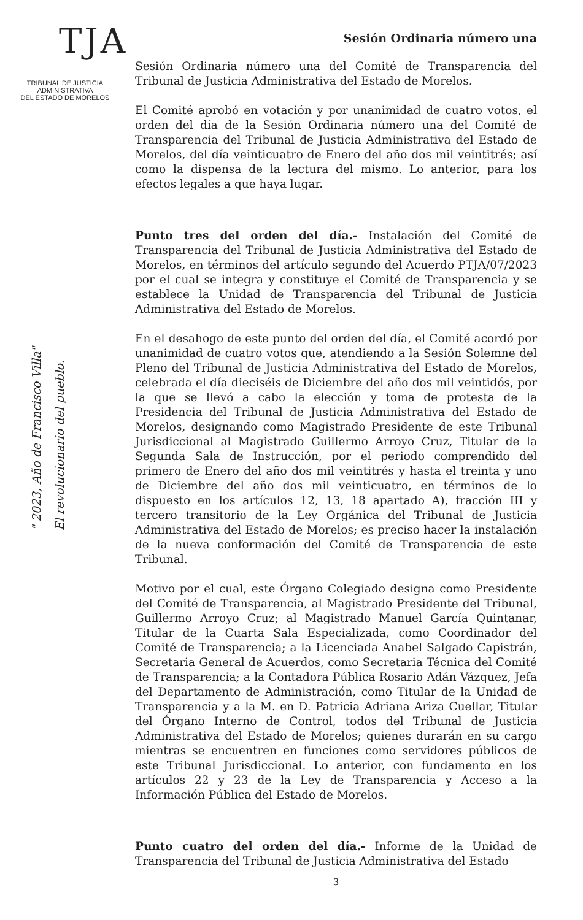TJA
TRIBUNAL DE JUSTICIA ADMINISTRATIVA
DEL ESTADO DE MORELOS
" 2023, Año de Francisco Villa"
El revolucionario del pueblo.
Sesión Ordinaria número una
Sesión Ordinaria número una del Comité de Transparencia del Tribunal de Justicia Administrativa del Estado de Morelos.
El Comité aprobó en votación y por unanimidad de cuatro votos, el orden del día de la Sesión Ordinaria número una del Comité de Transparencia del Tribunal de Justicia Administrativa del Estado de Morelos, del día veinticuatro de Enero del año dos mil veintitrés; así como la dispensa de la lectura del mismo. Lo anterior, para los efectos legales a que haya lugar.
Punto tres del orden del día.- Instalación del Comité de Transparencia del Tribunal de Justicia Administrativa del Estado de Morelos, en términos del artículo segundo del Acuerdo PTJA/07/2023 por el cual se integra y constituye el Comité de Transparencia y se establece la Unidad de Transparencia del Tribunal de Justicia Administrativa del Estado de Morelos.
En el desahogo de este punto del orden del día, el Comité acordó por unanimidad de cuatro votos que, atendiendo a la Sesión Solemne del Pleno del Tribunal de Justicia Administrativa del Estado de Morelos, celebrada el día dieciséis de Diciembre del año dos mil veintidós, por la que se llevó a cabo la elección y toma de protesta de la Presidencia del Tribunal de Justicia Administrativa del Estado de Morelos, designando como Magistrado Presidente de este Tribunal Jurisdiccional al Magistrado Guillermo Arroyo Cruz, Titular de la Segunda Sala de Instrucción, por el periodo comprendido del primero de Enero del año dos mil veintitrés y hasta el treinta y uno de Diciembre del año dos mil veinticuatro, en términos de lo dispuesto en los artículos 12, 13, 18 apartado A), fracción III y tercero transitorio de la Ley Orgánica del Tribunal de Justicia Administrativa del Estado de Morelos; es preciso hacer la instalación de la nueva conformación del Comité de Transparencia de este Tribunal.
Motivo por el cual, este Órgano Colegiado designa como Presidente del Comité de Transparencia, al Magistrado Presidente del Tribunal, Guillermo Arroyo Cruz; al Magistrado Manuel García Quintanar, Titular de la Cuarta Sala Especializada, como Coordinador del Comité de Transparencia; a la Licenciada Anabel Salgado Capistrán, Secretaria General de Acuerdos, como Secretaria Técnica del Comité de Transparencia; a la Contadora Pública Rosario Adán Vázquez, Jefa del Departamento de Administración, como Titular de la Unidad de Transparencia y a la M. en D. Patricia Adriana Ariza Cuellar, Titular del Órgano Interno de Control, todos del Tribunal de Justicia Administrativa del Estado de Morelos; quienes durarán en su cargo mientras se encuentren en funciones como servidores públicos de este Tribunal Jurisdiccional. Lo anterior, con fundamento en los artículos 22 y 23 de la Ley de Transparencia y Acceso a la Información Pública del Estado de Morelos.
Punto cuatro del orden del día.- Informe de la Unidad de Transparencia del Tribunal de Justicia Administrativa del Estado
3